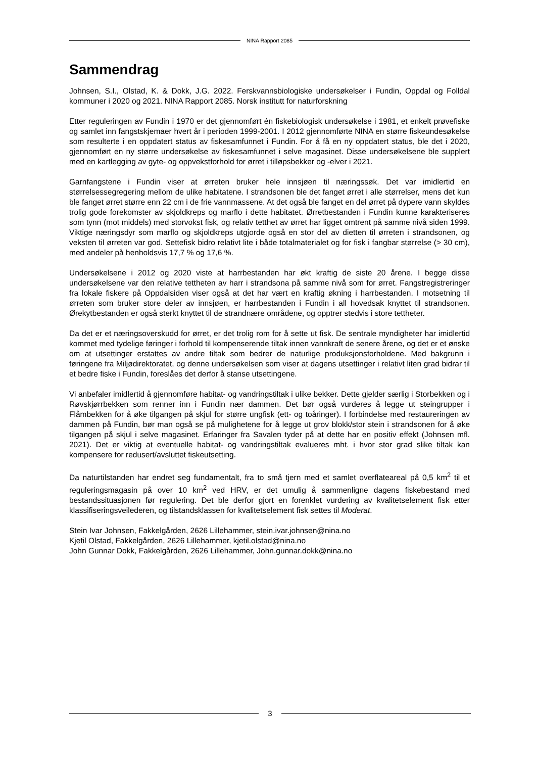NINA Rapport 2085
Sammendrag
Johnsen, S.I., Olstad, K. & Dokk, J.G. 2022. Ferskvannsbiologiske undersøkelser i Fundin, Oppdal og Folldal kommuner i 2020 og 2021. NINA Rapport 2085. Norsk institutt for naturforskning
Etter reguleringen av Fundin i 1970 er det gjennomført én fiskebiologisk undersøkelse i 1981, et enkelt prøvefiske og samlet inn fangstskjemaer hvert år i perioden 1999-2001. I 2012 gjennomførte NINA en større fiskeundesøkelse som resulterte i en oppdatert status av fiskesamfunnet i Fundin. For å få en ny oppdatert status, ble det i 2020, gjennomført en ny større undersøkelse av fiskesamfunnet i selve magasinet. Disse undersøkelsene ble supplert med en kartlegging av gyte- og oppvekstforhold for ørret i tilløpsbekker og -elver i 2021.
Garnfangstene i Fundin viser at ørreten bruker hele innsjøen til næringssøk. Det var imidlertid en størrelsessegregering mellom de ulike habitatene. I strandsonen ble det fanget ørret i alle størrelser, mens det kun ble fanget ørret større enn 22 cm i de frie vannmassene. At det også ble fanget en del ørret på dypere vann skyldes trolig gode forekomster av skjoldkreps og marflo i dette habitatet. Ørretbestanden i Fundin kunne karakteriseres som tynn (mot middels) med storvokst fisk, og relativ tetthet av ørret har ligget omtrent på samme nivå siden 1999. Viktige næringsdyr som marflo og skjoldkreps utgjorde også en stor del av dietten til ørreten i strandsonen, og veksten til ørreten var god. Settefisk bidro relativt lite i både totalmaterialet og for fisk i fangbar størrelse (> 30 cm), med andeler på henholdsvis 17,7 % og 17,6 %.
Undersøkelsene i 2012 og 2020 viste at harrbestanden har økt kraftig de siste 20 årene. I begge disse undersøkelsene var den relative tettheten av harr i strandsona på samme nivå som for ørret. Fangstregistreringer fra lokale fiskere på Oppdalsiden viser også at det har vært en kraftig økning i harrbestanden. I motsetning til ørreten som bruker store deler av innsjøen, er harrbestanden i Fundin i all hovedsak knyttet til strandsonen. Ørekytbestanden er også sterkt knyttet til de strandnære områdene, og opptrer stedvis i store tettheter.
Da det er et næringsoverskudd for ørret, er det trolig rom for å sette ut fisk. De sentrale myndigheter har imidlertid kommet med tydelige føringer i forhold til kompenserende tiltak innen vannkraft de senere årene, og det er et ønske om at utsettinger erstattes av andre tiltak som bedrer de naturlige produksjonsforholdene. Med bakgrunn i føringene fra Miljødirektoratet, og denne undersøkelsen som viser at dagens utsettinger i relativt liten grad bidrar til et bedre fiske i Fundin, foreslåes det derfor å stanse utsettingene.
Vi anbefaler imidlertid å gjennomføre habitat- og vandringstiltak i ulike bekker. Dette gjelder særlig i Storbekken og i Røvskjørrbekken som renner inn i Fundin nær dammen. Det bør også vurderes å legge ut steingrupper i Flåmbekken for å øke tilgangen på skjul for større ungfisk (ett- og toåringer). I forbindelse med restaureringen av dammen på Fundin, bør man også se på mulighetene for å legge ut grov blokk/stor stein i strandsonen for å øke tilgangen på skjul i selve magasinet. Erfaringer fra Savalen tyder på at dette har en positiv effekt (Johnsen mfl. 2021). Det er viktig at eventuelle habitat- og vandringstiltak evalueres mht. i hvor stor grad slike tiltak kan kompensere for redusert/avsluttet fiskeutsetting.
Da naturtilstanden har endret seg fundamentalt, fra to små tjern med et samlet overflateareal på 0,5 km<sup>2</sup> til et reguleringsmagasin på over 10 km<sup>2</sup> ved HRV, er det umulig å sammenligne dagens fiskebestand med bestandssituasjonen før regulering. Det ble derfor gjort en forenklet vurdering av kvalitetselement fisk etter klassifiseringsveilederen, og tilstandsklassen for kvalitetselement fisk settes til Moderat.
Stein Ivar Johnsen, Fakkelgården, 2626 Lillehammer, stein.ivar.johnsen@nina.no
Kjetil Olstad, Fakkelgården, 2626 Lillehammer, kjetil.olstad@nina.no
John Gunnar Dokk, Fakkelgården, 2626 Lillehammer, John.gunnar.dokk@nina.no
3